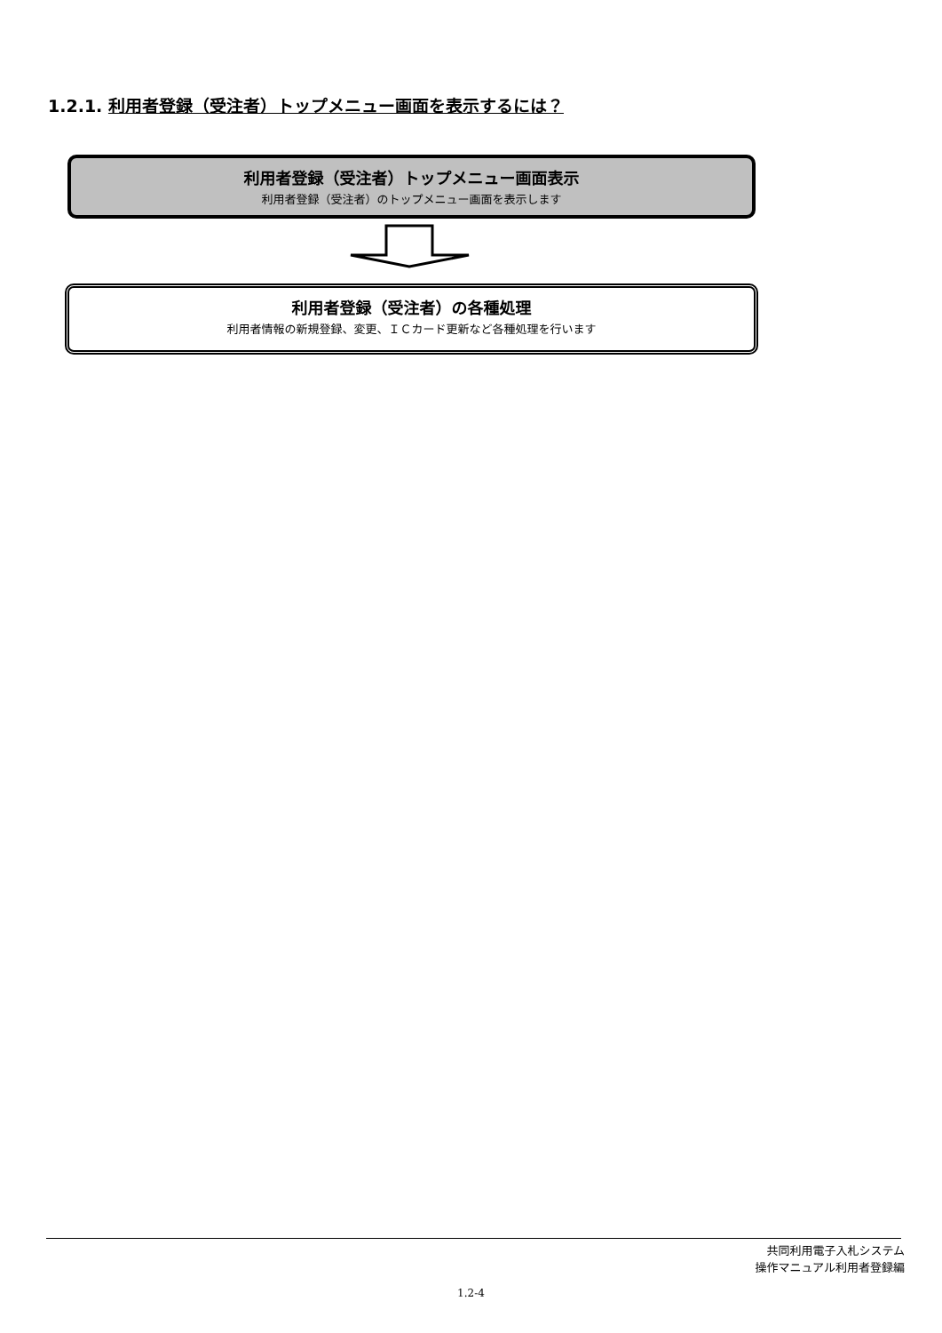1.2.1. 利用者登録（受注者）トップメニュー画面を表示するには？
利用者登録（受注者）トップメニュー画面表示
利用者登録（受注者）のトップメニュー画面を表示します
利用者登録（受注者）の各種処理
利用者情報の新規登録、変更、ＩＣカード更新など各種処理を行います
共同利用電子入札システム
操作マニュアル利用者登録編
1.2-4